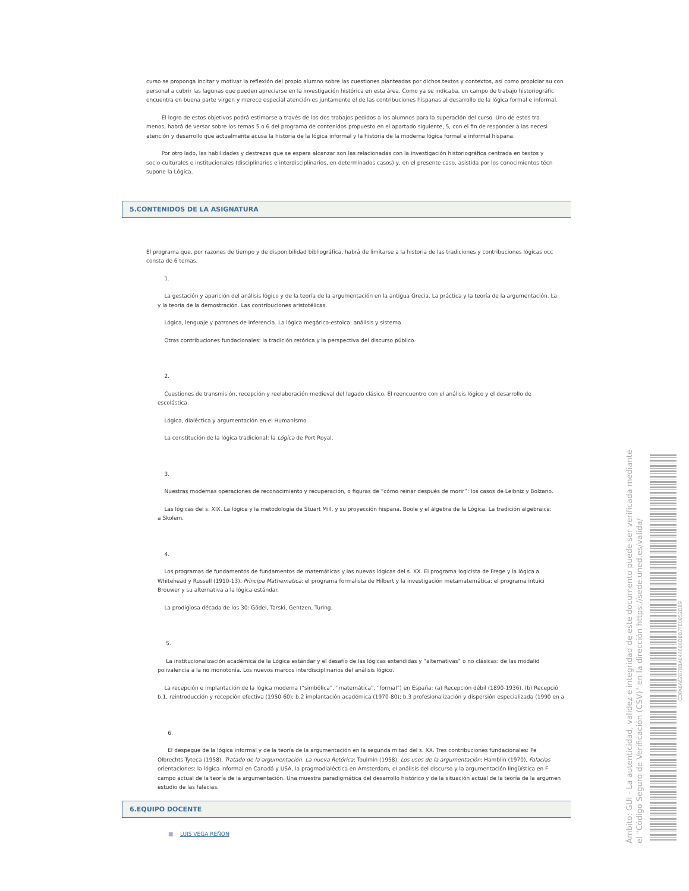curso se proponga incitar y motivar la reflexión del propio alumno sobre las cuestiones planteadas por dichos textos y contextos, así como propiciar su con
personal a cubrir las lagunas que pueden apreciarse en la investigación histórica en esta área. Como ya se indicaba, un campo de trabajo historiográfic
encuentra en buena parte virgen y merece especial atención es juntamente el de las contribuciones hispanas al desarrollo de la lógica formal e informal.
El logro de estos objetivos podrá estimarse a través de los dos trabajos pedidos a los alumnos para la superación del curso. Uno de estos tra
menos, habrá de versar sobre los temas 5 o 6 del programa de contenidos propuesto en el apartado siguiente, 5, con el fin de responder a las necesi
atención y desarrollo que actualmente acusa la historia de la lógica informal y la historia de la moderna lógica formal e informal hispana.
Por otro lado, las habilidades y destrezas que se espera alcanzar son las relacionadas con la investigación historiográfica centrada en textos y
socio-culturales e institucionales (disciplinarios e interdisciplinarios, en determinados casos) y, en el presente caso, asistida por los conocimientos técn
supone la Lógica.
5.CONTENIDOS DE LA ASIGNATURA
El programa que, por razones de tiempo y de disponibilidad bibliográfica, habrá de limitarse a la historia de las tradiciones y contribuciones lógicas occ
consta de 6 temas.
1.
La gestación y aparición del análisis lógico y de la teoría de la argumentación en la antigua Grecia. La práctica y la teoría de la argumentación. La
y la teoría de la demostración. Las contribuciones aristotélicas.
Lógica, lenguaje y patrones de inferencia. La lógica megárico-estoica: análisis y sistema.
Otras contribuciones fundacionales: la tradición retórica y la perspectiva del discurso público.
2.
Cuestiones de transmisión, recepción y reelaboración medieval del legado clásico. El reencuentro con el análisis lógico y el desarrollo de
escolástica.
Lógica, dialéctica y argumentación en el Humanismo.
La constitución de la lógica tradicional: la Lógica de Port Royal.
3.
Nuestras modernas operaciones de reconocimiento y recuperación, o figuras de “cómo reinar después de morir”: los casos de Leibniz y Bolzano.
Las lógicas del s. XIX. La lógica y la metodología de Stuart Mill, y su proyección hispana. Boole y el álgebra de la Lógica. La tradición algebraica:
a Skolem.
4.
Los programas de fundamentos de fundamentos de matemáticas y las nuevas lógicas del s. XX. El programa logicista de Frege y la lógica a
Whitehead y Russell (1910-13), Principa Mathematica; el programa formalista de Hilbert y la investigación metamatemática; el programa intuici
Brouwer y su alternativa a la lógica estándar.
La prodigiosa década de los 30: Gödel, Tarski, Gentzen, Turing.
5.
La institucionalización académica de la Lógica estándar y el desafío de las lógicas extendidas y “alternativas” o no clásicas: de las modalid
polivalencia a la no monotonía. Los nuevos marcos interdisciplinarios del análisis lógico.
La recepción e implantación de la lógica moderna (“simbólica”, “matemática”, “formal”) en España: (a) Recepción débil (1890-1936). (b) Recepció
b.1, reintroducción y recepción efectiva (1950-60); b.2 implantación académica (1970-80); b.3 profesionalización y dispersión especializada (1990 en a
6.
El despegue de la lógica informal y de la teoría de la argumentación en la segunda mitad del s. XX. Tres contribuciones fundacionales: Pe
Olbrechts-Tyteca (1958), Tratado de la argumentación. La nueva Retórica; Toulmin (1958), Los usos de la argumentación; Hamblin (1970), Falacias
orientaciones: la lógica informal en Canadá y USA, la pragmadialéctica en Amsterdam, el análisis del discurso y la argumentación lingüística en F
campo actual de la teoría de la argumentación. Una muestra paradigmática del desarrollo histórico y de la situación actual de la teoría de la argumen
estudio de las falacias.
6.EQUIPO DOCENTE
■ LUIS VEGA REÑON
Ámbito: GUI - La autenticidad, validez e integridad de este documento puede ser verificada mediante
el "Código Seguro de Verificación (CSV)" en la dirección https://sede.uned.es/valida/
CDFA6A6287BBA044686DBB7FE0852DB9